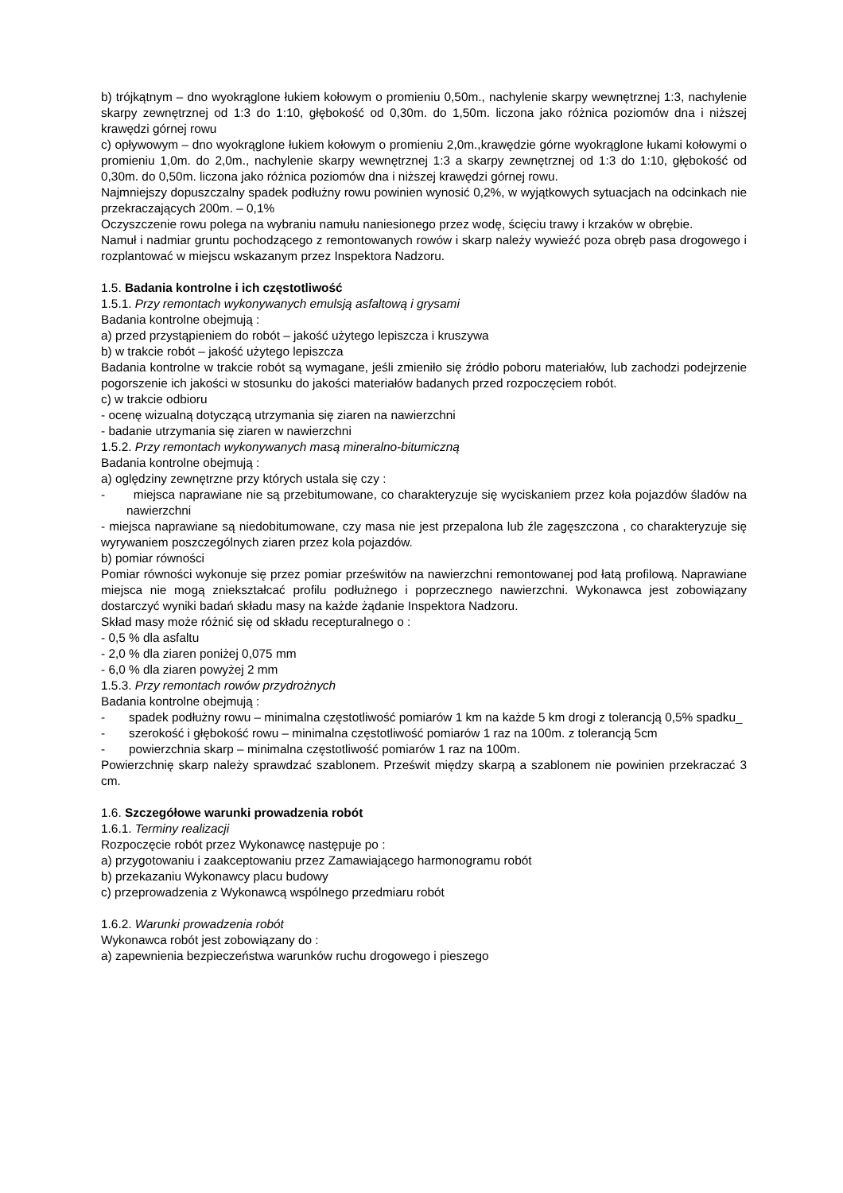b) trójkątnym – dno wyokrąglone łukiem kołowym o promieniu 0,50m., nachylenie skarpy wewnętrznej 1:3, nachylenie skarpy zewnętrznej od 1:3 do 1:10, głębokość od 0,30m. do 1,50m. liczona jako różnica poziomów dna i niższej krawędzi górnej rowu
c) opływowym – dno wyokrąglone łukiem kołowym o promieniu 2,0m.,krawędzie górne wyokrąglone łukami kołowymi o promieniu 1,0m. do 2,0m., nachylenie skarpy wewnętrznej 1:3 a skarpy zewnętrznej od 1:3 do 1:10, głębokość od 0,30m. do 0,50m. liczona jako różnica poziomów dna i niższej krawędzi górnej rowu.
Najmniejszy dopuszczalny spadek podłużny rowu powinien wynosić 0,2%, w wyjątkowych sytuacjach na odcinkach nie przekraczających 200m. – 0,1%
Oczyszczenie rowu polega na wybraniu namułu naniesionego przez wodę, ścięciu trawy i krzaków w obrębie.
Namuł i nadmiar gruntu pochodzącego z remontowanych rowów i skarp należy wywieźć poza obręb pasa drogowego i rozplantować w miejscu wskazanym przez Inspektora Nadzoru.
1.5. Badania kontrolne i ich częstotliwość
1.5.1. Przy remontach wykonywanych emulsją asfaltową i grysami
Badania kontrolne obejmują :
a) przed przystąpieniem do robót – jakość użytego lepiszcza i kruszywa
b) w trakcie robót – jakość użytego lepiszcza
Badania kontrolne w trakcie robót są wymagane, jeśli zmieniło się źródło poboru materiałów, lub zachodzi podejrzenie pogorszenie ich jakości w stosunku do jakości materiałów badanych przed rozpoczęciem robót.
c) w trakcie odbioru
- ocenę wizualną dotyczącą utrzymania się ziaren na nawierzchni
- badanie utrzymania się ziaren w nawierzchni
1.5.2. Przy remontach wykonywanych masą mineralno-bitumiczną
Badania kontrolne obejmują :
a) oględziny zewnętrzne przy których ustala się czy :
- miejsca naprawiane nie są przebitumowane, co charakteryzuje się wyciskaniem przez koła pojazdów śladów na nawierzchni
- miejsca naprawiane są niedobitumowane, czy masa nie jest przepalona lub źle zagęszczona , co charakteryzuje się wyrywaniem poszczególnych ziaren przez kola pojazdów.
b) pomiar równości
Pomiar równości wykonuje się przez pomiar prześwitów na nawierzchni remontowanej pod łatą profilową. Naprawiane miejsca nie mogą zniekształcać profilu podłużnego i poprzecznego nawierzchni. Wykonawca jest zobowiązany dostarczyć wyniki badań składu masy na każde żądanie Inspektora Nadzoru.
Skład masy może różnić się od składu recepturalnego o :
- 0,5 % dla asfaltu
- 2,0 % dla ziaren poniżej 0,075 mm
- 6,0 % dla ziaren powyżej 2 mm
1.5.3. Przy remontach rowów przydrożnych
Badania kontrolne obejmują :
- spadek podłużny rowu – minimalna częstotliwość pomiarów 1 km na każde 5 km drogi z tolerancją 0,5% spadku_
- szerokość i głębokość rowu – minimalna częstotliwość pomiarów 1 raz na 100m. z tolerancją 5cm
- powierzchnia skarp – minimalna częstotliwość pomiarów 1 raz na 100m.
Powierzchnię skarp należy sprawdzać szablonem. Prześwit między skarpą a szablonem nie powinien przekraczać 3 cm.
1.6. Szczegółowe warunki prowadzenia robót
1.6.1. Terminy realizacji
Rozpoczęcie robót przez Wykonawcę następuje po :
a) przygotowaniu i zaakceptowaniu przez Zamawiającego harmonogramu robót
b) przekazaniu Wykonawcy placu budowy
c) przeprowadzenia z Wykonawcą wspólnego przedmiaru robót
1.6.2. Warunki prowadzenia robót
Wykonawca robót jest zobowiązany do :
a) zapewnienia bezpieczeństwa warunków ruchu drogowego i pieszego